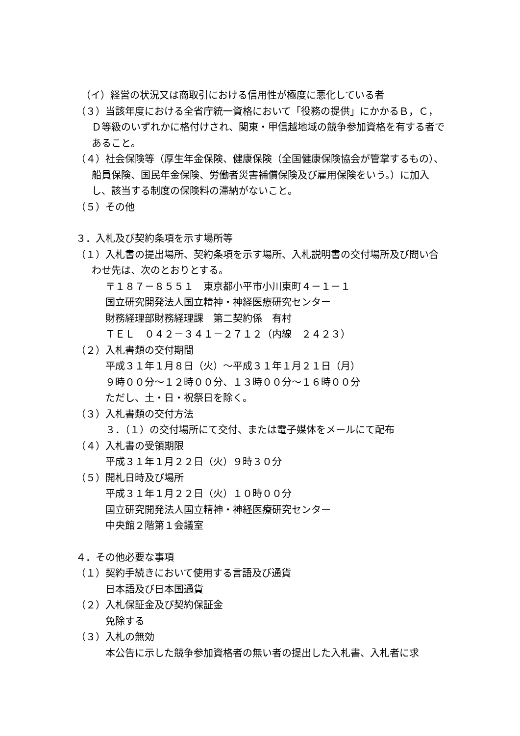（イ）経営の状況又は商取引における信用性が極度に悪化している者
（３）当該年度における全省庁統一資格において「役務の提供」にかかるＢ，Ｃ，Ｄ等級のいずれかに格付けされ、関東・甲信越地域の競争参加資格を有する者であること。
（４）社会保険等（厚生年金保険、健康保険（全国健康保険協会が管掌するもの）、船員保険、国民年金保険、労働者災害補償保険及び雇用保険をいう。）に加入し、該当する制度の保険料の滞納がないこと。
（５）その他
３．入札及び契約条項を示す場所等
（１）入札書の提出場所、契約条項を示す場所、入札説明書の交付場所及び問い合わせ先は、次のとおりとする。
〒１８７－８５５１　東京都小平市小川東町４－１－１
国立研究開発法人国立精神・神経医療研究センター
財務経理部財務経理課　第二契約係　有村
ＴＥＬ　０４２－３４１－２７１２（内線　２４２３）
（２）入札書類の交付期間
平成３１年１月８日（火）～平成３１年１月２１日（月）
９時００分～１２時００分、１３時００分～１６時００分
ただし、土・日・祝祭日を除く。
（３）入札書類の交付方法
３．（１）の交付場所にて交付、または電子媒体をメールにて配布
（４）入札書の受領期限
平成３１年１月２２日（火）９時３０分
（５）開札日時及び場所
平成３１年１月２２日（火）１０時００分
国立研究開発法人国立精神・神経医療研究センター
中央館２階第１会議室
４．その他必要な事項
（１）契約手続きにおいて使用する言語及び通貨
日本語及び日本国通貨
（２）入札保証金及び契約保証金
免除する
（３）入札の無効
本公告に示した競争参加資格者の無い者の提出した入札書、入札者に求